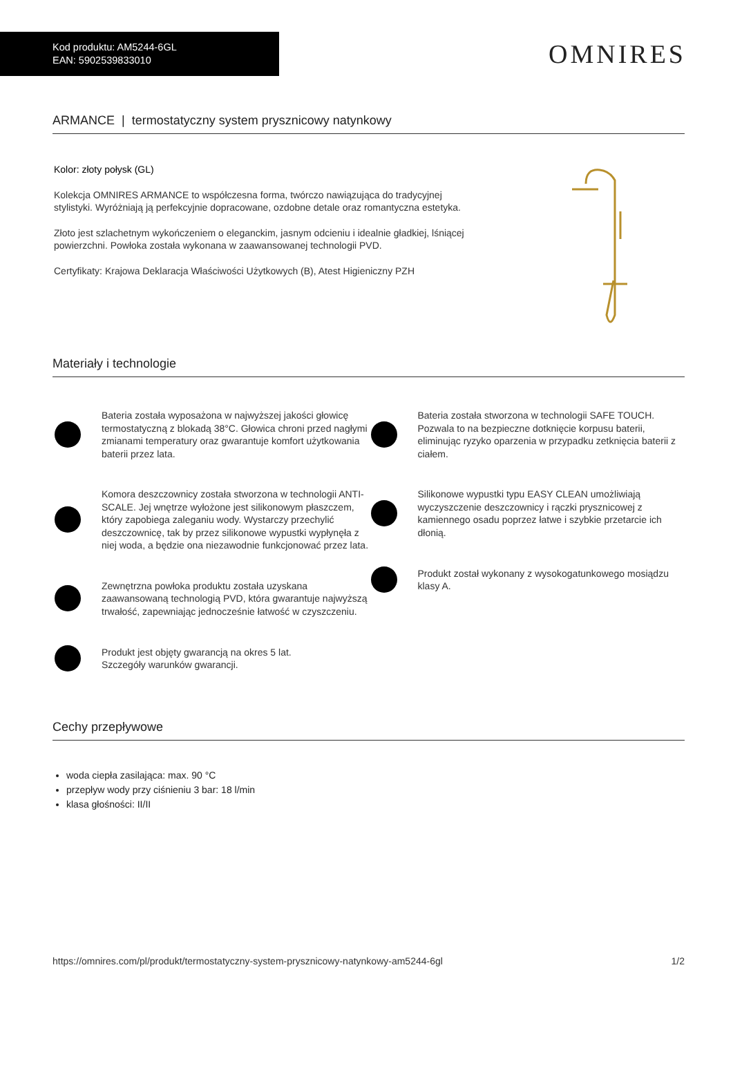Kod produktu: AM5244-6GL
EAN: 5902539833010
OMNIRES
ARMANCE | termostatyczny system prysznicowy natynkowy
Kolor: złoty połysk (GL)
Kolekcja OMNIRES ARMANCE to współczesna forma, twórczo nawiązująca do tradycyjnej stylistyki. Wyróżniają ją perfekcyjnie dopracowane, ozdobne detale oraz romantyczna estetyka.
Złoto jest szlachetnym wykończeniem o eleganckim, jasnym odcieniu i idealnie gładkiej, lśniącej powierzchni. Powłoka została wykonana w zaawansowanej technologii PVD.
Certyfikaty: Krajowa Deklaracja Właściwości Użytkowych (B), Atest Higieniczny PZH
Materiały i technologie
Bateria została wyposażona w najwyższej jakości głowicę termostatyczną z blokadą 38°C. Głowica chroni przed nagłymi zmianami temperatury oraz gwarantuje komfort użytkowania baterii przez lata.
Komora deszczownicy została stworzona w technologii ANTI-SCALE. Jej wnętrze wyłożone jest silikonowym płaszczem, który zapobiega zaleganiu wody. Wystarczy przechylić deszczownicę, tak by przez silikonowe wypustki wypłynęła z niej woda, a będzie ona niezawodnie funkcjonować przez lata.
Zewnętrzna powłoka produktu została uzyskana zaawansowaną technologią PVD, która gwarantuje najwyższą trwałość, zapewniając jednocześnie łatwość w czyszczeniu.
Produkt jest objęty gwarancją na okres 5 lat.
Szczegóły warunków gwarancji.
Bateria została stworzona w technologii SAFE TOUCH. Pozwala to na bezpieczne dotknięcie korpusu baterii, eliminując ryzyko oparzenia w przypadku zetknięcia baterii z ciałem.
Silikonowe wypustki typu EASY CLEAN umożliwiają wyczyszczenie deszczownicy i rączki prysznicowej z kamiennego osadu poprzez łatwe i szybkie przetarcie ich dłonią.
Produkt został wykonany z wysokogatunkowego mosiądzu klasy A.
Cechy przepływowe
woda ciepła zasilająca: max. 90 °C
przepływ wody przy ciśnieniu 3 bar: 18 l/min
klasa głośności: II/II
https://omnires.com/pl/produkt/termostatyczny-system-prysznicowy-natynkowy-am5244-6gl 1/2